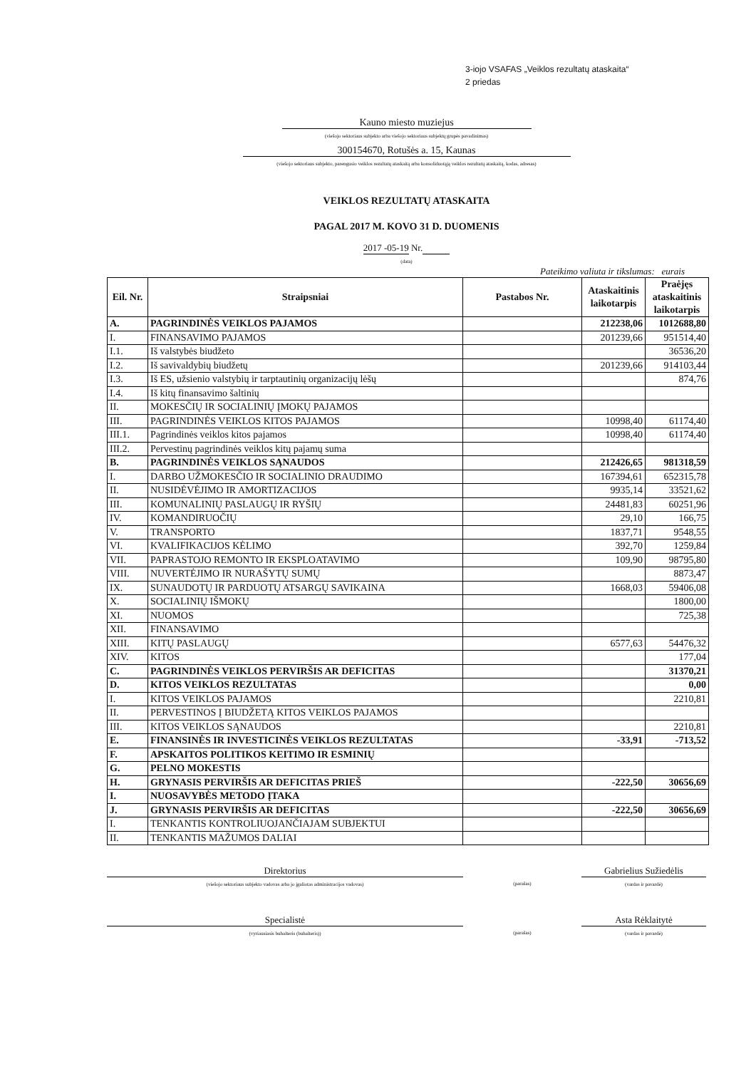3-iojo VSAFAS „Veiklos rezultatų ataskaita“
2 priedas
Kauno miesto muziejus
(viešojo sektoriaus subjekto arba viešojo sektoriaus subjektų grupės pavadinimas)
300154670, Rotušės a. 15, Kaunas
(viešojo sektoriaus subjekto, parengusio veiklos rezultatų ataskaitą arba konsoliduotąją veiklos rezultatų ataskaitą, kodas, adresas)
VEIKLOS REZULTATŲ ATASKAITA
PAGAL 2017 M. KOVO 31 D. DUOMENIS
2017 -05-19 Nr.
(data)
Pateikimo valiuta ir tikslumas: eurais
| Eil. Nr. | Straipsniai | Pastabos Nr. | Ataskaitinis laikotarpis | Praėjęs ataskaitinis laikotarpis |
| --- | --- | --- | --- | --- |
| A. | PAGRINDINĖS VEIKLOS PAJAMOS | | 212238,06 | 1012688,80 |
| I. | FINANSAVIMO PAJAMOS | | 201239,66 | 951514,40 |
| I.1. | Iš valstybės biudžeto | | | 36536,20 |
| I.2. | Iš savivaldybių biudžetų | | 201239,66 | 914103,44 |
| I.3. | Iš ES, užsienio valstybių ir tarptautinių organizacijų lėšų | | | 874,76 |
| I.4. | Iš kitų finansavimo šaltinių | | | |
| II. | MOKESČIŲ IR SOCIALINIŲ ĮMOKŲ PAJAMOS | | | |
| III. | PAGRINDINĖS VEIKLOS KITOS PAJAMOS | | 10998,40 | 61174,40 |
| III.1. | Pagrindinės veiklos kitos pajamos | | 10998,40 | 61174,40 |
| III.2. | Pervestinų pagrindinės veiklos kitų pajamų suma | | | |
| B. | PAGRINDINĖS VEIKLOS SĄNAUDOS | | 212426,65 | 981318,59 |
| I. | DARBO UŽMOKESČIO IR SOCIALINIO DRAUDIMO | | 167394,61 | 652315,78 |
| II. | NUSIDĖVĖJIMO IR AMORTIZACIJOS | | 9935,14 | 33521,62 |
| III. | KOMUNALINIŲ PASLAUGŲ IR RYŠIŲ | | 24481,83 | 60251,96 |
| IV. | KOMANDIRUOČIŲ | | 29,10 | 166,75 |
| V. | TRANSPORTO | | 1837,71 | 9548,55 |
| VI. | KVALIFIKACIJOS KĖLIMO | | 392,70 | 1259,84 |
| VII. | PAPRASTOJO REMONTO IR EKSPLOATAVIMO | | 109,90 | 98795,80 |
| VIII. | NUVERTĖJIMO IR NURAŠYTŲ SUMŲ | | | 8873,47 |
| IX. | SUNAUDOTŲ IR PARDUOTŲ ATSARGŲ SAVIKAINA | | 1668,03 | 59406,08 |
| X. | SOCIALINIŲ IŠMOKŲ | | | 1800,00 |
| XI. | NUOMOS | | | 725,38 |
| XII. | FINANSAVIMO | | | |
| XIII. | KITŲ PASLAUGŲ | | 6577,63 | 54476,32 |
| XIV. | KITOS | | | 177,04 |
| C. | PAGRINDINĖS VEIKLOS PERVIRŠIS AR DEFICITAS | | | 31370,21 |
| D. | KITOS VEIKLOS REZULTATAS | | | 0,00 |
| I. | KITOS VEIKLOS PAJAMOS | | | 2210,81 |
| II. | PERVESTINOS Į BIUDŽETĄ KITOS VEIKLOS PAJAMOS | | | |
| III. | KITOS VEIKLOS SĄNAUDOS | | | 2210,81 |
| E. | FINANSINĖS IR INVESTICINĖS VEIKLOS REZULTATAS | | -33,91 | -713,52 |
| F. | APSKAITOS POLITIKOS KEITIMO IR ESMINIŲ | | | |
| G. | PELNO MOKESTIS | | | |
| H. | GRYNASIS PERVIRŠIS AR DEFICITAS PRIEŠ | | -222,50 | 30656,69 |
| I. | NUOSAVYBĖS METODO ĮTAKA | | | |
| J. | GRYNASIS PERVIRŠIS AR DEFICITAS | | -222,50 | 30656,69 |
| I. | TENKANTIS KONTROLIUOJANČIAJAM SUBJEKTUI | | | |
| II. | TENKANTIS MAŽUMOS DALIAI | | | |
Direktorius
(viešojo sektoriaus subjekto vadovas arba jo įgaliotas administracijos vadovas)
(parašas)
Gabrielius Sužiedėlis
(vardas ir pavardė)
Specialistė
(vyriausiasis buhalteris (buhalteris))
(parašas)
Asta Rėklaitytė
(vardas ir pavardė)